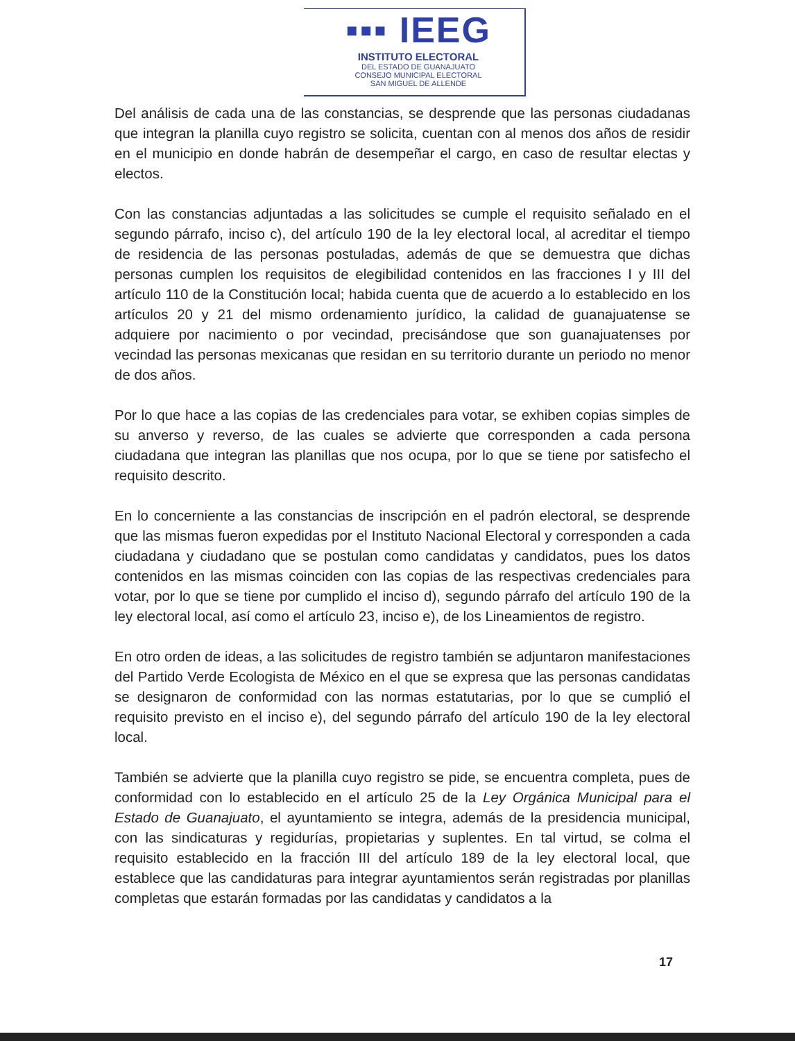▪▪▪ IEEG
INSTITUTO ELECTORAL
DEL ESTADO DE GUANAJUATO
CONSEJO MUNICIPAL ELECTORAL
SAN MIGUEL DE ALLENDE
Del análisis de cada una de las constancias, se desprende que las personas ciudadanas que integran la planilla cuyo registro se solicita, cuentan con al menos dos años de residir en el municipio en donde habrán de desempeñar el cargo, en caso de resultar electas y electos.
Con las constancias adjuntadas a las solicitudes se cumple el requisito señalado en el segundo párrafo, inciso c), del artículo 190 de la ley electoral local, al acreditar el tiempo de residencia de las personas postuladas, además de que se demuestra que dichas personas cumplen los requisitos de elegibilidad contenidos en las fracciones I y III del artículo 110 de la Constitución local; habida cuenta que de acuerdo a lo establecido en los artículos 20 y 21 del mismo ordenamiento jurídico, la calidad de guanajuatense se adquiere por nacimiento o por vecindad, precisándose que son guanajuatenses por vecindad las personas mexicanas que residan en su territorio durante un periodo no menor de dos años.
Por lo que hace a las copias de las credenciales para votar, se exhiben copias simples de su anverso y reverso, de las cuales se advierte que corresponden a cada persona ciudadana que integran las planillas que nos ocupa, por lo que se tiene por satisfecho el requisito descrito.
En lo concerniente a las constancias de inscripción en el padrón electoral, se desprende que las mismas fueron expedidas por el Instituto Nacional Electoral y corresponden a cada ciudadana y ciudadano que se postulan como candidatas y candidatos, pues los datos contenidos en las mismas coinciden con las copias de las respectivas credenciales para votar, por lo que se tiene por cumplido el inciso d), segundo párrafo del artículo 190 de la ley electoral local, así como el artículo 23, inciso e), de los Lineamientos de registro.
En otro orden de ideas, a las solicitudes de registro también se adjuntaron manifestaciones del Partido Verde Ecologista de México en el que se expresa que las personas candidatas se designaron de conformidad con las normas estatutarias, por lo que se cumplió el requisito previsto en el inciso e), del segundo párrafo del artículo 190 de la ley electoral local.
También se advierte que la planilla cuyo registro se pide, se encuentra completa, pues de conformidad con lo establecido en el artículo 25 de la Ley Orgánica Municipal para el Estado de Guanajuato, el ayuntamiento se integra, además de la presidencia municipal, con las sindicaturas y regidurías, propietarias y suplentes. En tal virtud, se colma el requisito establecido en la fracción III del artículo 189 de la ley electoral local, que establece que las candidaturas para integrar ayuntamientos serán registradas por planillas completas que estarán formadas por las candidatas y candidatos a la
17